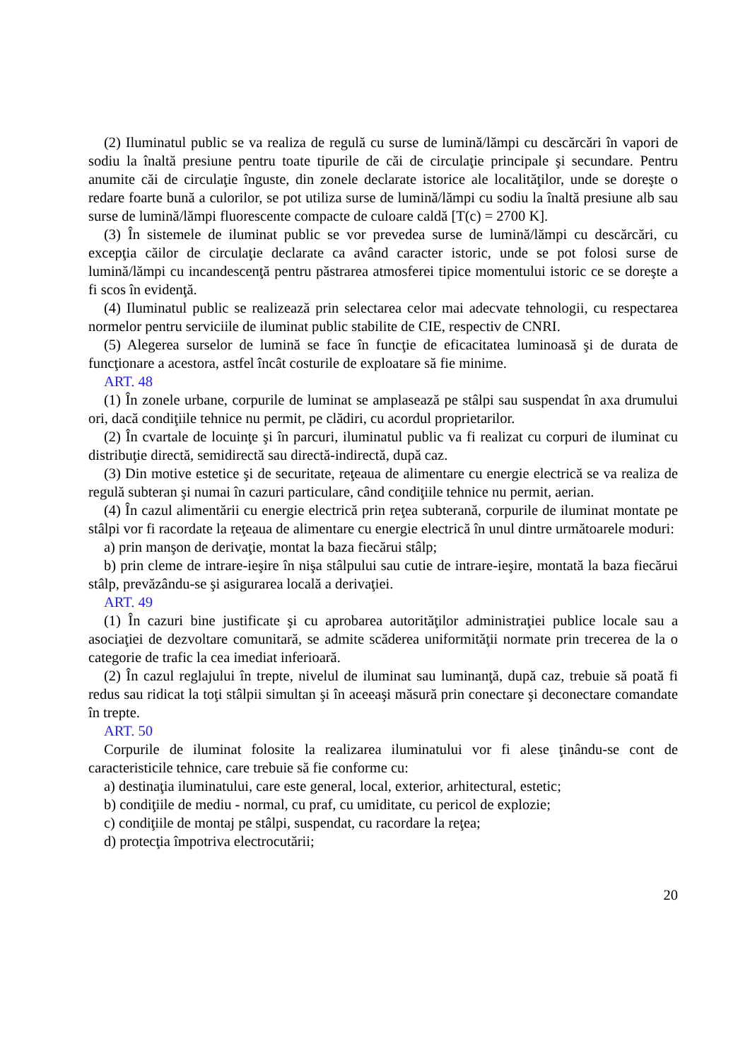(2) Iluminatul public se va realiza de regulă cu surse de lumină/lămpi cu descărcări în vapori de sodiu la înaltă presiune pentru toate tipurile de căi de circulaţie principale şi secundare. Pentru anumite căi de circulaţie înguste, din zonele declarate istorice ale localităţilor, unde se doreşte o redare foarte bună a culorilor, se pot utiliza surse de lumină/lămpi cu sodiu la înaltă presiune alb sau surse de lumină/lămpi fluorescente compacte de culoare caldă [T(c) = 2700 K].
(3) În sistemele de iluminat public se vor prevedea surse de lumină/lămpi cu descărcări, cu excepţia căilor de circulaţie declarate ca având caracter istoric, unde se pot folosi surse de lumină/lămpi cu incandescenţă pentru păstrarea atmosferei tipice momentului istoric ce se doreşte a fi scos în evidenţă.
(4) Iluminatul public se realizează prin selectarea celor mai adecvate tehnologii, cu respectarea normelor pentru serviciile de iluminat public stabilite de CIE, respectiv de CNRI.
(5) Alegerea surselor de lumină se face în funcţie de eficacitatea luminoasă şi de durata de funcţionare a acestora, astfel încât costurile de exploatare să fie minime.
ART. 48
(1) În zonele urbane, corpurile de luminat se amplasează pe stâlpi sau suspendat în axa drumului ori, dacă condiţiile tehnice nu permit, pe clădiri, cu acordul proprietarilor.
(2) În cvartale de locuinţe şi în parcuri, iluminatul public va fi realizat cu corpuri de iluminat cu distribuţie directă, semidirectă sau directă-indirectă, după caz.
(3) Din motive estetice şi de securitate, reţeaua de alimentare cu energie electrică se va realiza de regulă subteran şi numai în cazuri particulare, când condiţiile tehnice nu permit, aerian.
(4) În cazul alimentării cu energie electrică prin reţea subterană, corpurile de iluminat montate pe stâlpi vor fi racordate la reţeaua de alimentare cu energie electrică în unul dintre următoarele moduri:
a) prin manşon de derivaţie, montat la baza fiecărui stâlp;
b) prin cleme de intrare-ieşire în nişa stâlpului sau cutie de intrare-ieşire, montată la baza fiecărui stâlp, prevăzându-se şi asigurarea locală a derivaţiei.
ART. 49
(1) În cazuri bine justificate şi cu aprobarea autorităţilor administraţiei publice locale sau a asociaţiei de dezvoltare comunitară, se admite scăderea uniformităţii normate prin trecerea de la o categorie de trafic la cea imediat inferioară.
(2) În cazul reglajului în trepte, nivelul de iluminat sau luminanţă, după caz, trebuie să poată fi redus sau ridicat la toţi stâlpii simultan şi în aceeaşi măsură prin conectare şi deconectare comandate în trepte.
ART. 50
Corpurile de iluminat folosite la realizarea iluminatului vor fi alese ţinându-se cont de caracteristicile tehnice, care trebuie să fie conforme cu:
a) destinaţia iluminatului, care este general, local, exterior, arhitectural, estetic;
b) condiţiile de mediu - normal, cu praf, cu umiditate, cu pericol de explozie;
c) condiţiile de montaj pe stâlpi, suspendat, cu racordare la reţea;
d) protecţia împotriva electrocutării;
20